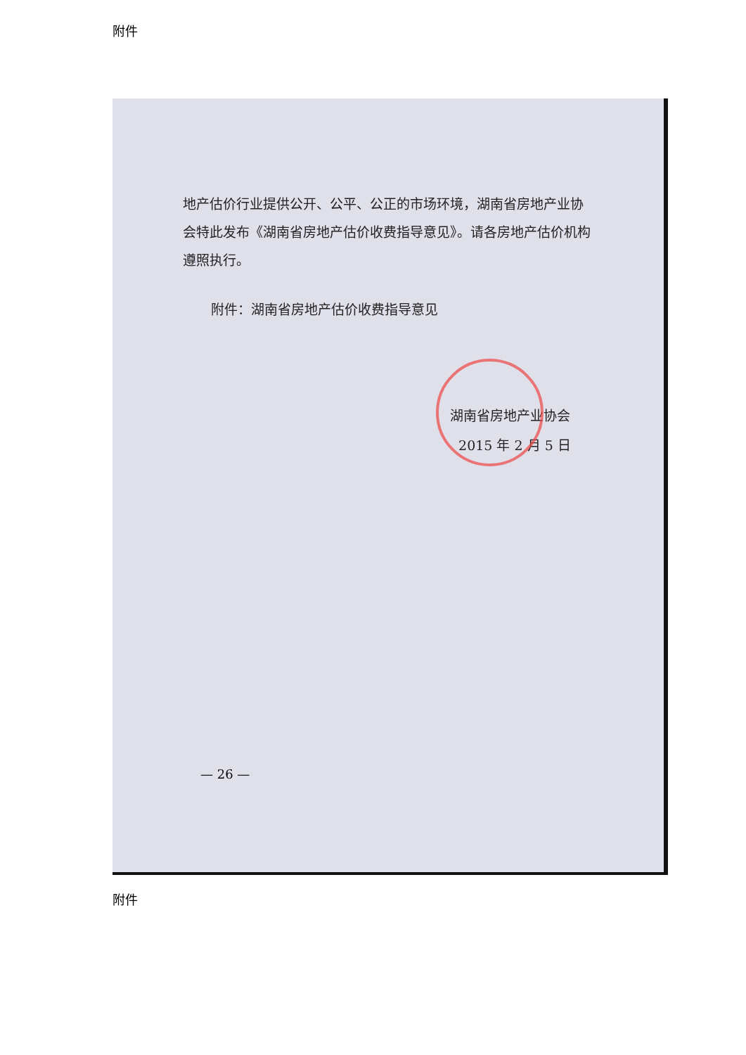附件
地产估价行业提供公开、公平、公正的市场环境，湖南省房地产业协会特此发布《湖南省房地产估价收费指导意见》。请各房地产估价机构遵照执行。
附件：湖南省房地产估价收费指导意见
湖南省房地产业协会
2015 年 2 月 5 日
— 26 —
附件